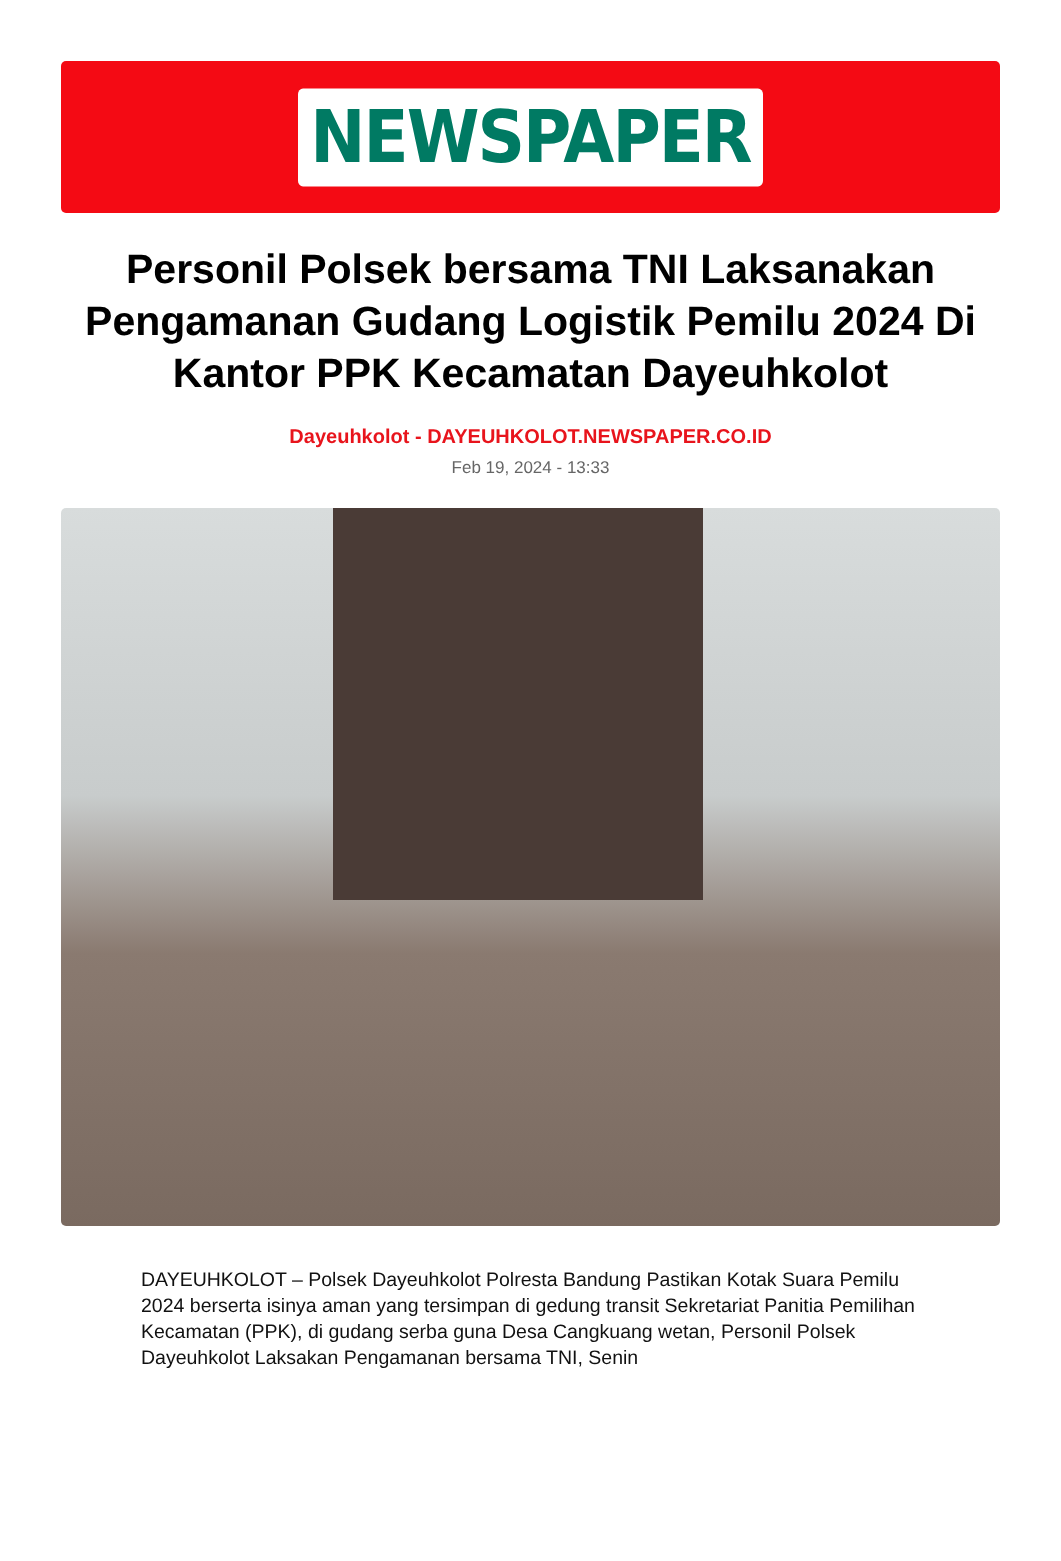NEWSPAPER
Personil Polsek bersama TNI Laksanakan Pengamanan Gudang Logistik Pemilu 2024 Di Kantor PPK Kecamatan Dayeuhkolot
Dayeuhkolot - DAYEUHKOLOT.NEWSPAPER.CO.ID
Feb 19, 2024 - 13:33
DAYEUHKOLOT – Polsek Dayeuhkolot Polresta Bandung Pastikan Kotak Suara Pemilu 2024 berserta isinya aman yang tersimpan di gedung transit Sekretariat Panitia Pemilihan Kecamatan (PPK), di gudang serba guna Desa Cangkuang wetan, Personil Polsek Dayeuhkolot Laksakan Pengamanan bersama TNI, Senin